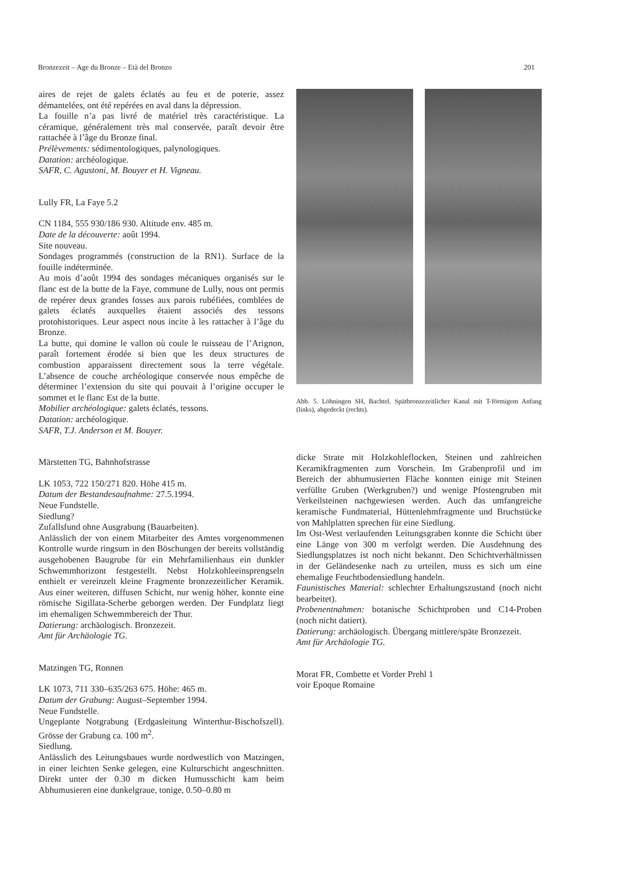Bronzezeit – Age du Bronze – Età del Bronzo 201
aires de rejet de galets éclatés au feu et de poterie, assez démantelées, ont été repérées en aval dans la dépression.
La fouille n’a pas livré de matériel très caractéristique. La céramique, généralement très mal conservée, paraît devoir être rattachée à l’âge du Bronze final.
Prélèvements: sédimentologiques, palynologiques.
Datation: archéologique.
SAFR, C. Agustoni, M. Bouyer et H. Vigneau.
Lully FR, La Faye 5.2
CN 1184, 555 930/186 930. Altitude env. 485 m.
Date de la découverte: août 1994.
Site nouveau.
Sondages programmés (construction de la RN1). Surface de la fouille indéterminée.
Au mois d’août 1994 des sondages mécaniques organisés sur le flanc est de la butte de la Faye, commune de Lully, nous ont permis de repérer deux grandes fosses aux parois rubéfiées, comblées de galets éclatés auxquelles étaient associés des tessons protohistoriques. Leur aspect nous incite à les rattacher à l’âge du Bronze.
La butte, qui domine le vallon où coule le ruisseau de l’Arignon, paraît fortement érodée si bien que les deux structures de combustion apparaissent directement sous la terre végétale. L’absence de couche archéologique conservée nous empêche de déterminer l’extension du site qui pouvait à l’origine occuper le sommet et le flanc Est de la butte.
Mobilier archéologique: galets éclatés, tessons.
Datation: archéologique.
SAFR, T.J. Anderson et M. Bouyer.
Märstetten TG, Bahnhofstrasse
LK 1053, 722 150/271 820. Höhe 415 m.
Datum der Bestandesaufnahme: 27.5.1994.
Neue Fundstelle.
Siedlung?
Zufallsfund ohne Ausgrabung (Bauarbeiten).
Anlässlich der von einem Mitarbeiter des Amtes vorgenommenen Kontrolle wurde ringsum in den Böschungen der bereits vollständig ausgehobenen Baugrube für ein Mehrfamilienhaus ein dunkler Schwemmhorizont festgestellt. Nebst Holzkohleeinsprengseln enthielt er vereinzelt kleine Fragmente bronzezeitlicher Keramik. Aus einer weiteren, diffusen Schicht, nur wenig höher, konnte eine römische Sigillata-Scherbe geborgen werden. Der Fundplatz liegt im ehemaligen Schwemmbereich der Thur.
Datierung: archäologisch. Bronzezeit.
Amt für Archäologie TG.
Matzingen TG, Ronnen
LK 1073, 711 330–635/263 675. Höhe: 465 m.
Datum der Grabung: August–September 1994.
Neue Fundstelle.
Ungeplante Notgrabung (Erdgasleitung Winterthur-Bischofszell). Grösse der Grabung ca. 100 m<sup>2</sup>.
Siedlung.
Anlässlich des Leitungsbaues wurde nordwestlich von Matzingen, in einer leichten Senke gelegen, eine Kulturschicht angeschnitten. Direkt unter der 0.30 m dicken Humusschicht kam beim Abhumusieren eine dunkelgraue, tonige, 0.50–0.80 m
Abb. 5. Löhningen SH, Bachtel. Spätbronzezeitlicher Kanal mit T-förmigem Anfang (links), abgedeckt (rechts).
dicke Strate mit Holzkohleflocken, Steinen und zahlreichen Keramikfragmenten zum Vorschein. Im Grabenprofil und im Bereich der abhumusierten Fläche konnten einige mit Steinen verfüllte Gruben (Werkgruben?) und wenige Pfostengruben mit Verkeilsteinen nachgewiesen werden. Auch das umfangreiche keramische Fundmaterial, Hüttenlehmfragmente und Bruchstücke von Mahlplatten sprechen für eine Siedlung.
Im Ost-West verlaufenden Leitungsgraben konnte die Schicht über eine Länge von 300 m verfolgt werden. Die Ausdehnung des Siedlungsplatzes ist noch nicht bekannt. Den Schichtverhältnissen in der Geländesenke nach zu urteilen, muss es sich um eine ehemalige Feuchtbodensiedlung handeln.
Faunistisches Material: schlechter Erhaltungszustand (noch nicht bearbeitet).
Probenentnahmen: botanische Schichtproben und C14-Proben (noch nicht datiert).
Datierung: archäologisch. Übergang mittlere/späte Bronzezeit.
Amt für Archäologie TG.
Morat FR, Combette et Vorder Prehl 1
voir Epoque Romaine